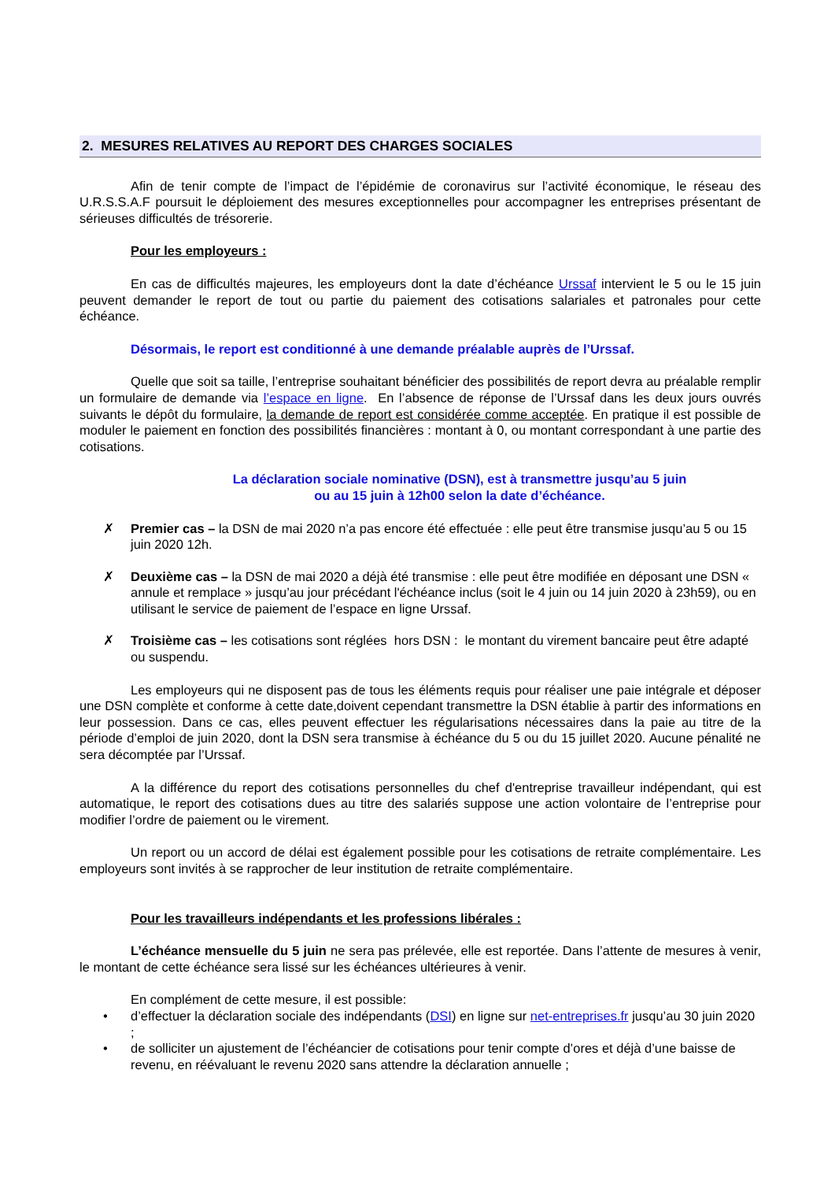2. MESURES RELATIVES AU REPORT DES CHARGES SOCIALES
Afin de tenir compte de l’impact de l’épidémie de coronavirus sur l’activité économique, le réseau des U.R.S.S.A.F poursuit le déploiement des mesures exceptionnelles pour accompagner les entreprises présentant de sérieuses difficultés de trésorerie.
Pour les employeurs :
En cas de difficultés majeures, les employeurs dont la date d’échéance Urssaf intervient le 5 ou le 15 juin peuvent demander le report de tout ou partie du paiement des cotisations salariales et patronales pour cette échéance.
Désormais, le report est conditionné à une demande préalable auprès de l’Urssaf.
Quelle que soit sa taille, l’entreprise souhaitant bénéficier des possibilités de report devra au préalable remplir un formulaire de demande via l’espace en ligne. En l’absence de réponse de l’Urssaf dans les deux jours ouvrés suivants le dépôt du formulaire, la demande de report est considérée comme acceptée. En pratique il est possible de moduler le paiement en fonction des possibilités financières : montant à 0, ou montant correspondant à une partie des cotisations.
La déclaration sociale nominative (DSN), est à transmettre jusqu’au 5 juin
ou au 15 juin à 12h00 selon la date d’échéance.
✗ Premier cas – la DSN de mai 2020 n’a pas encore été effectuée : elle peut être transmise jusqu’au 5 ou 15 juin 2020 12h.
✗ Deuxième cas – la DSN de mai 2020 a déjà été transmise : elle peut être modifiée en déposant une DSN « annule et remplace » jusqu’au jour précédant l'échéance inclus (soit le 4 juin ou 14 juin 2020 à 23h59), ou en utilisant le service de paiement de l’espace en ligne Urssaf.
✗ Troisième cas – les cotisations sont réglées hors DSN : le montant du virement bancaire peut être adapté ou suspendu.
Les employeurs qui ne disposent pas de tous les éléments requis pour réaliser une paie intégrale et déposer une DSN complète et conforme à cette date,doivent cependant transmettre la DSN établie à partir des informations en leur possession. Dans ce cas, elles peuvent effectuer les régularisations nécessaires dans la paie au titre de la période d’emploi de juin 2020, dont la DSN sera transmise à échéance du 5 ou du 15 juillet 2020. Aucune pénalité ne sera décomptée par l’Urssaf.
A la différence du report des cotisations personnelles du chef d'entreprise travailleur indépendant, qui est automatique, le report des cotisations dues au titre des salariés suppose une action volontaire de l’entreprise pour modifier l’ordre de paiement ou le virement.
Un report ou un accord de délai est également possible pour les cotisations de retraite complémentaire. Les employeurs sont invités à se rapprocher de leur institution de retraite complémentaire.
Pour les travailleurs indépendants et les professions libérales :
L’échéance mensuelle du 5 juin ne sera pas prélevée, elle est reportée. Dans l’attente de mesures à venir, le montant de cette échéance sera lissé sur les échéances ultérieures à venir.
En complément de cette mesure, il est possible:
• d’effectuer la déclaration sociale des indépendants (DSI) en ligne sur net-entreprises.fr jusqu’au 30 juin 2020 ;
• de solliciter un ajustement de l’échéancier de cotisations pour tenir compte d’ores et déjà d’une baisse de revenu, en réévaluant le revenu 2020 sans attendre la déclaration annuelle ;